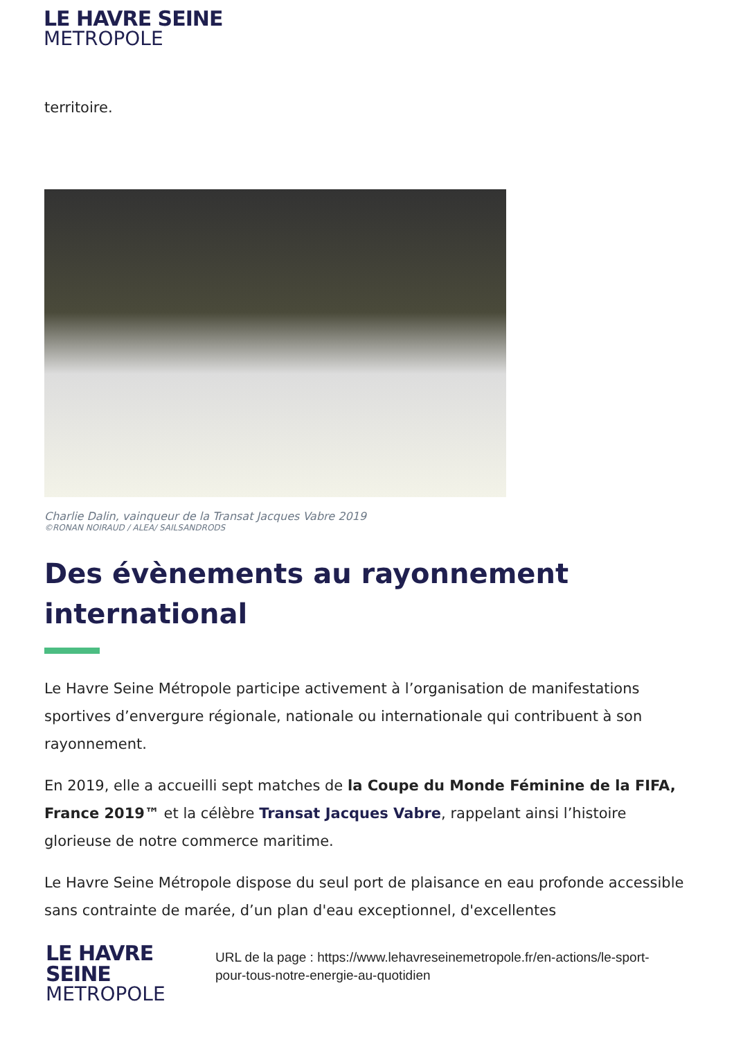LE HAVRE SEINE
METROPOLE
territoire.
Charlie Dalin, vainqueur de la Transat Jacques Vabre 2019
©RONAN NOIRAUD / ALEA/ SAILSANDRODS
Des évènements au rayonnement international
Le Havre Seine Métropole participe activement à l’organisation de manifestations sportives d’envergure régionale, nationale ou internationale qui contribuent à son rayonnement.
En 2019, elle a accueilli sept matches de la Coupe du Monde Féminine de la FIFA, France 2019™ et la célèbre Transat Jacques Vabre, rappelant ainsi l’histoire glorieuse de notre commerce maritime.
Le Havre Seine Métropole dispose du seul port de plaisance en eau profonde accessible sans contrainte de marée, d’un plan d'eau exceptionnel, d'excellentes
LE HAVRE SEINE
METROPOLE
URL de la page : https://www.lehavreseinemetropole.fr/en-actions/le-sport-pour-tous-notre-energie-au-quotidien